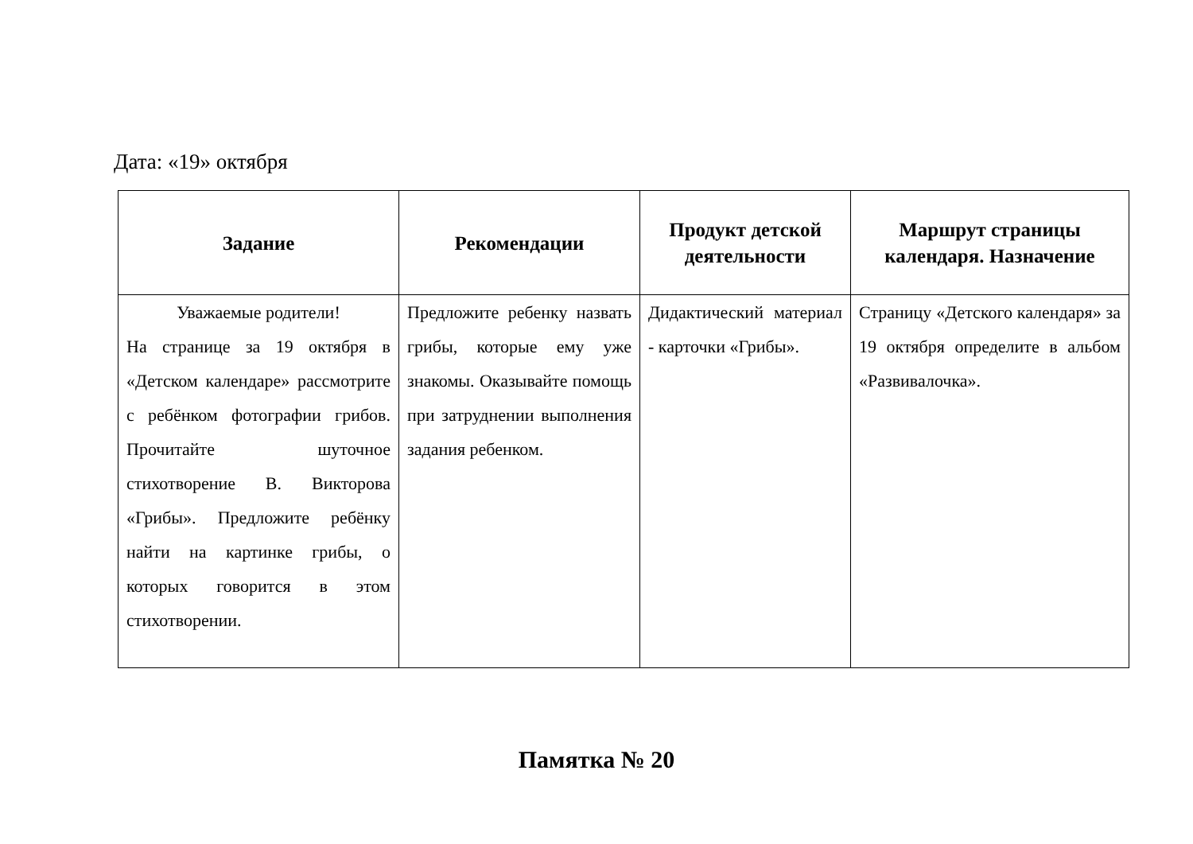Дата: «19» октября
| Задание | Рекомендации | Продукт детской деятельности | Маршрут страницы календаря. Назначение |
| --- | --- | --- | --- |
| Уважаемые родители! На странице за 19 октября в «Детском календаре» рассмотрите с ребёнком фотографии грибов. Прочитайте шуточное стихотворение В. Викторова «Грибы». Предложите ребёнку найти на картинке грибы, о которых говорится в этом стихотворении. | Предложите ребенку назвать грибы, которые ему уже знакомы. Оказывайте помощь при затруднении выполнения задания ребенком. | Дидактический материал - карточки «Грибы». | Страницу «Детского календаря» за 19 октября определите в альбом «Развивалочка». |
Памятка № 20